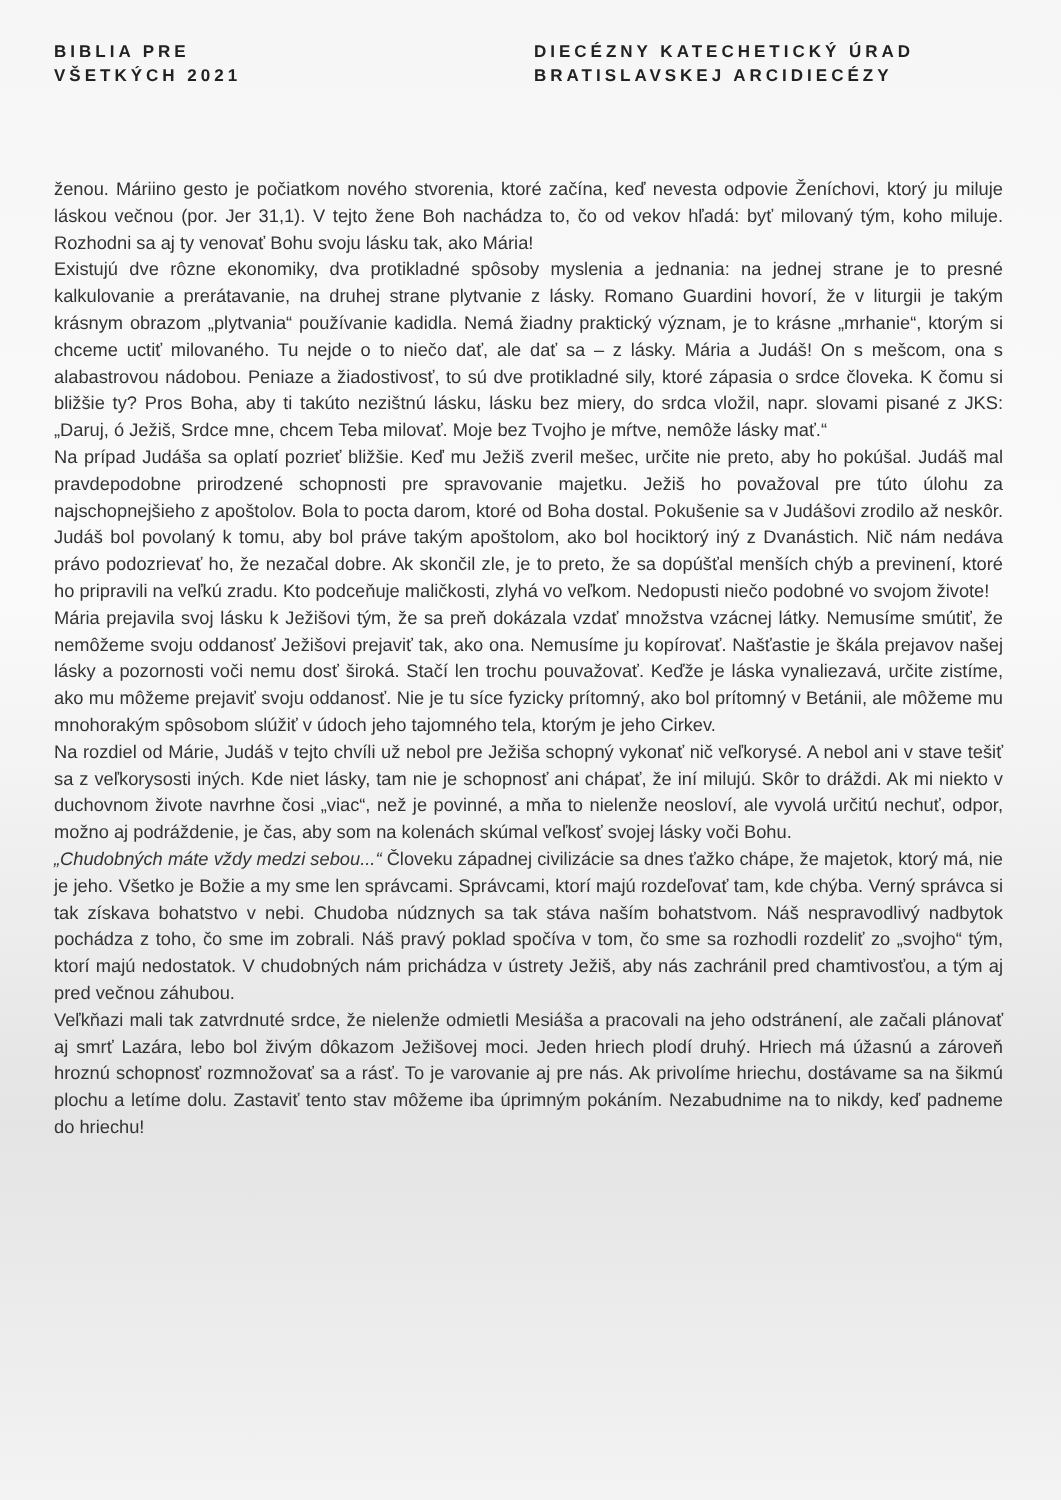BIBLIA PRE
VŠETKÝCH 2021
DIECÉZNY KATECHETICKÝ ÚRAD
BRATISLAVSKEJ ARCIDIECÉZY
ženou. Máriino gesto je počiatkom nového stvorenia, ktoré začína, keď nevesta odpovie Ženíchovi, ktorý ju miluje láskou večnou (por. Jer 31,1). V tejto žene Boh nachádza to, čo od vekov hľadá: byť milovaný tým, koho miluje. Rozhodni sa aj ty venovať Bohu svoju lásku tak, ako Mária!
Existujú dve rôzne ekonomiky, dva protikladné spôsoby myslenia a jednania: na jednej strane je to presné kalkulovanie a prerátavanie, na druhej strane plytvanie z lásky. Romano Guardini hovorí, že v liturgii je takým krásnym obrazom „plytvania“ používanie kadidla. Nemá žiadny praktický význam, je to krásne „mrhanie“, ktorým si chceme uctiť milovaného. Tu nejde o to niečo dať, ale dať sa – z lásky. Mária a Judáš! On s mešcom, ona s alabastrovou nádobou. Peniaze a žiadostivosť, to sú dve protikladné sily, ktoré zápasia o srdce človeka. K čomu si bližšie ty? Pros Boha, aby ti takúto nezištnú lásku, lásku bez miery, do srdca vložil, napr. slovami pisané z JKS: „Daruj, ó Ježiš, Srdce mne, chcem Teba milovať. Moje bez Tvojho je mŕtve, nemôže lásky mať.“
Na prípad Judáša sa oplatí pozrieť bližšie. Keď mu Ježiš zveril mešec, určite nie preto, aby ho pokúšal. Judáš mal pravdepodobne prirodzené schopnosti pre spravovanie majetku. Ježiš ho považoval pre túto úlohu za najschopnejšieho z apoštolov. Bola to pocta darom, ktoré od Boha dostal. Pokušenie sa v Judášovi zrodilo až neskôr. Judáš bol povolaný k tomu, aby bol práve takým apoštolom, ako bol hociktorý iný z Dvanástich. Nič nám nedáva právo podozrievať ho, že nezačal dobre. Ak skončil zle, je to preto, že sa dopúšťal menších chýb a previnení, ktoré ho pripravili na veľkú zradu. Kto podceňuje maličkosti, zlyhá vo veľkom. Nedopusti niečo podobné vo svojom živote!
Mária prejavila svoj lásku k Ježišovi tým, že sa preň dokázala vzdať množstva vzácnej látky. Nemusíme smútiť, že nemôžeme svoju oddanosť Ježišovi prejaviť tak, ako ona. Nemusíme ju kopírovať. Našťastie je škála prejavov našej lásky a pozornosti voči nemu dosť široká. Stačí len trochu pouvažovať. Keďže je láska vynaliezavá, určite zistíme, ako mu môžeme prejaviť svoju oddanosť. Nie je tu síce fyzicky prítomný, ako bol prítomný v Betánii, ale môžeme mu mnohorakým spôsobom slúžiť v údoch jeho tajomného tela, ktorým je jeho Cirkev.
Na rozdiel od Márie, Judáš v tejto chvíli už nebol pre Ježiša schopný vykonať nič veľkorysé. A nebol ani v stave tešiť sa z veľkorysosti iných. Kde niet lásky, tam nie je schopnosť ani chápať, že iní milujú. Skôr to dráždi. Ak mi niekto v duchovnom živote navrhne čosi „viac“, než je povinné, a mňa to nielenže neosloví, ale vyvolá určitú nechuť, odpor, možno aj podráždenie, je čas, aby som na kolenách skúmal veľkosť svojej lásky voči Bohu.
„Chudobných máte vždy medzi sebou...“ Človeku západnej civilizácie sa dnes ťažko chápe, že majetok, ktorý má, nie je jeho. Všetko je Božie a my sme len správcami. Správcami, ktorí majú rozdeľovať tam, kde chýba. Verný správca si tak získava bohatstvo v nebi. Chudoba núdznych sa tak stáva naším bohatstvom. Náš nespravodlivý nadbytok pochádza z toho, čo sme im zobrali. Náš pravý poklad spočíva v tom, čo sme sa rozhodli rozdeliť zo „svojho“ tým, ktorí majú nedostatok. V chudobných nám prichádza v ústrety Ježiš, aby nás zachránil pred chamtivosťou, a tým aj pred večnou záhubou.
Veľkňazi mali tak zatvrdnuté srdce, že nielenže odmietli Mesiáša a pracovali na jeho odstránení, ale začali plánovať aj smrť Lazára, lebo bol živým dôkazom Ježišovej moci. Jeden hriech plodí druhý. Hriech má úžasnú a zároveň hroznú schopnosť rozmnožovať sa a rásť. To je varovanie aj pre nás. Ak privolíme hriechu, dostávame sa na šikmú plochu a letíme dolu. Zastaviť tento stav môžeme iba úprimným pokáním. Nezabudnime na to nikdy, keď padneme do hriechu!